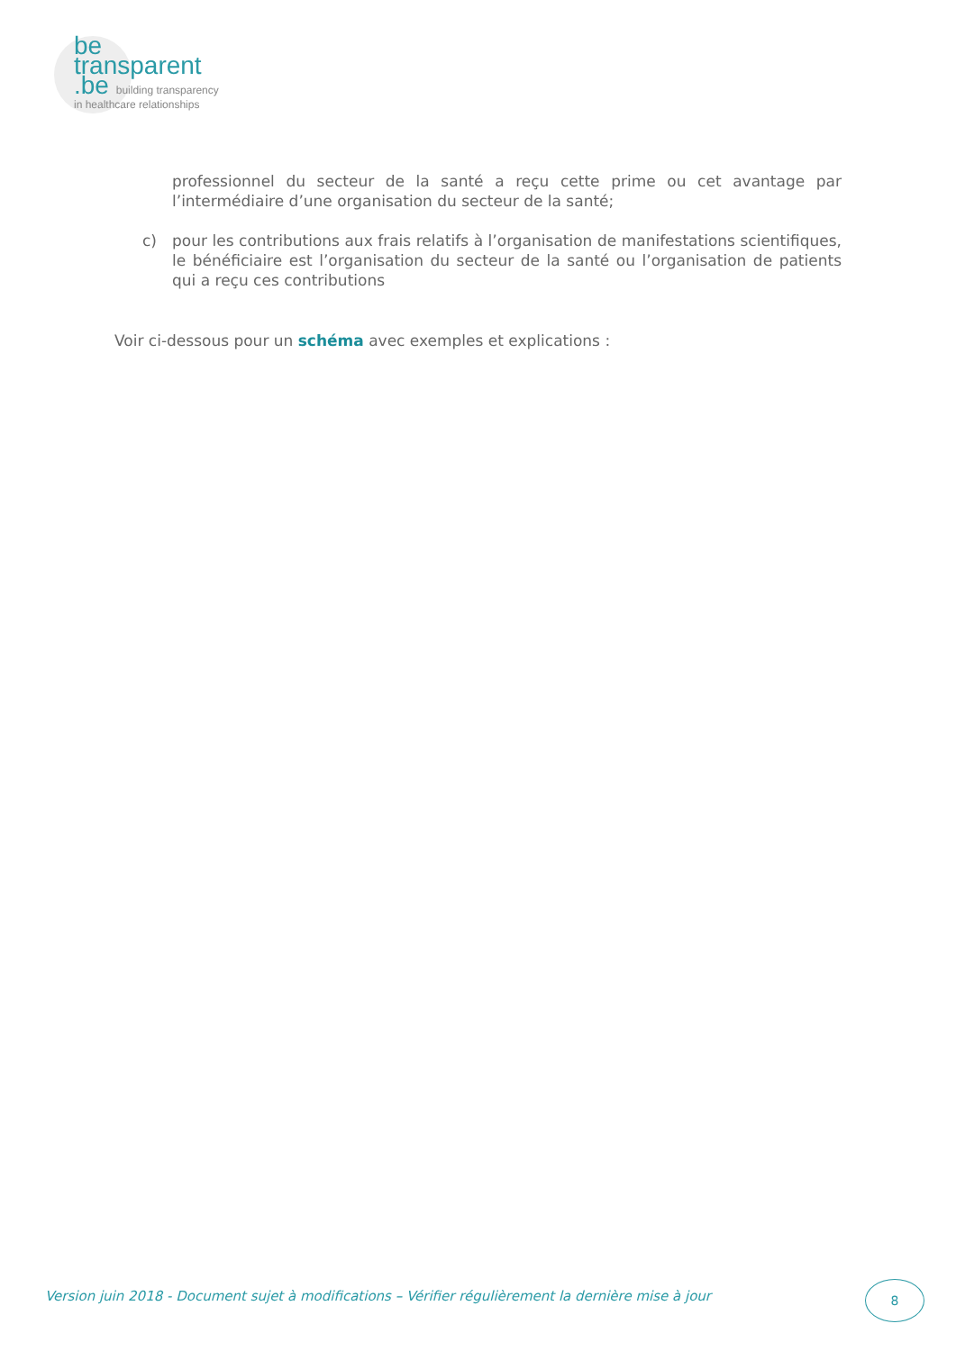be
transparent
.be building transparency
in healthcare relationships
professionnel du secteur de la santé a reçu cette prime ou cet avantage par l’intermédiaire d’une organisation du secteur de la santé;
c) pour les contributions aux frais relatifs à l’organisation de manifestations scientifiques, le bénéficiaire est l’organisation du secteur de la santé ou l’organisation de patients qui a reçu ces contributions
Voir ci-dessous pour un schéma avec exemples et explications :
Version juin 2018 - Document sujet à modifications – Vérifier régulièrement la dernière mise à jour
8